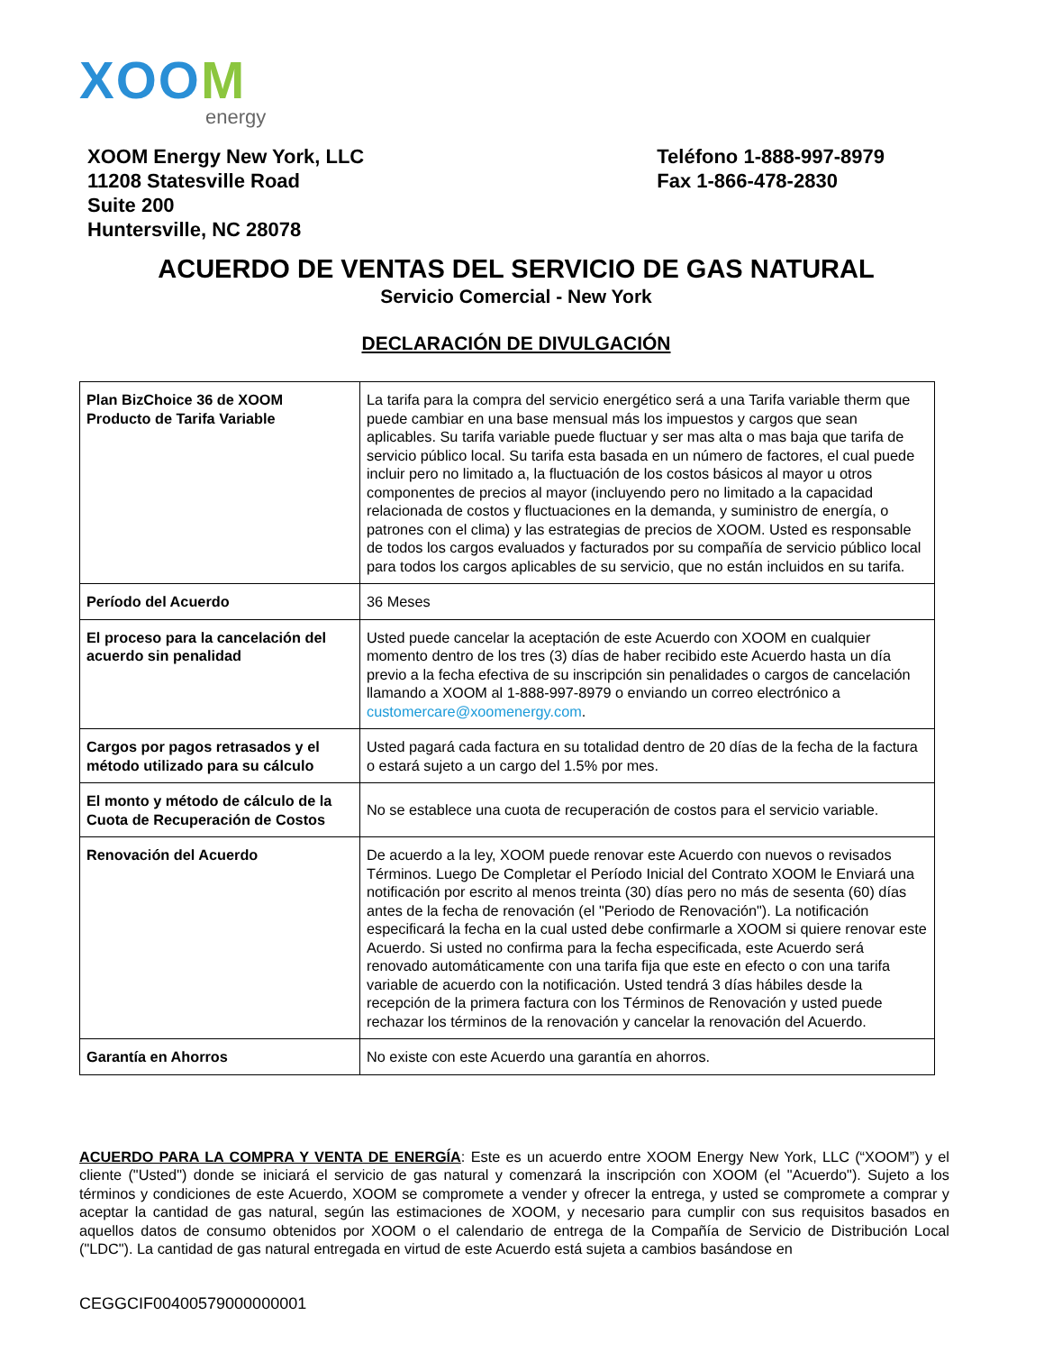XOOM
energy
XOOM Energy New York, LLC
11208 Statesville Road
Suite 200
Huntersville, NC 28078
Teléfono 1-888-997-8979
Fax 1-866-478-2830
ACUERDO DE VENTAS DEL SERVICIO DE GAS NATURAL
Servicio Comercial - New York
DECLARACIÓN DE DIVULGACIÓN
| Plan BizChoice 36 de XOOM Producto de Tarifa Variable | La tarifa para la compra del servicio energético será a una Tarifa variable therm que puede cambiar en una base mensual más los impuestos y cargos que sean aplicables. Su tarifa variable puede fluctuar y ser mas alta o mas baja que tarifa de servicio público local. Su tarifa esta basada en un número de factores, el cual puede incluir pero no limitado a, la fluctuación de los costos básicos al mayor u otros componentes de precios al mayor (incluyendo pero no limitado a la capacidad relacionada de costos y fluctuaciones en la demanda, y suministro de energía, o patrones con el clima) y las estrategias de precios de XOOM. Usted es responsable de todos los cargos evaluados y facturados por su compañía de servicio público local para todos los cargos aplicables de su servicio, que no están incluidos en su tarifa. |
| Período del Acuerdo | 36 Meses |
| El proceso para la cancelación del acuerdo sin penalidad | Usted puede cancelar la aceptación de este Acuerdo con XOOM en cualquier momento dentro de los tres (3) días de haber recibido este Acuerdo hasta un día previo a la fecha efectiva de su inscripción sin penalidades o cargos de cancelación llamando a XOOM al 1-888-997-8979 o enviando un correo electrónico a customercare@xoomenergy.com . |
| Cargos por pagos retrasados y el método utilizado para su cálculo | Usted pagará cada factura en su totalidad dentro de 20 días de la fecha de la factura o estará sujeto a un cargo del 1.5% por mes. |
| El monto y método de cálculo de la Cuota de Recuperación de Costos | No se establece una cuota de recuperación de costos para el servicio variable. |
| Renovación del Acuerdo | De acuerdo a la ley, XOOM puede renovar este Acuerdo con nuevos o revisados Términos. Luego De Completar el Período Inicial del Contrato XOOM le Enviará una notificación por escrito al menos treinta (30) días pero no más de sesenta (60) días antes de la fecha de renovación (el "Periodo de Renovación"). La notificación especificará la fecha en la cual usted debe confirmarle a XOOM si quiere renovar este Acuerdo. Si usted no confirma para la fecha especificada, este Acuerdo será renovado automáticamente con una tarifa fija que este en efecto o con una tarifa variable de acuerdo con la notificación. Usted tendrá 3 días hábiles desde la recepción de la primera factura con los Términos de Renovación y usted puede rechazar los términos de la renovación y cancelar la renovación del Acuerdo. |
| Garantía en Ahorros | No existe con este Acuerdo una garantía en ahorros. |
ACUERDO PARA LA COMPRA Y VENTA DE ENERGÍA: Este es un acuerdo entre XOOM Energy New York, LLC (“XOOM”) y el cliente ("Usted") donde se iniciará el servicio de gas natural y comenzará la inscripción con XOOM (el "Acuerdo"). Sujeto a los términos y condiciones de este Acuerdo, XOOM se compromete a vender y ofrecer la entrega, y usted se compromete a comprar y aceptar la cantidad de gas natural, según las estimaciones de XOOM, y necesario para cumplir con sus requisitos basados en aquellos datos de consumo obtenidos por XOOM o el calendario de entrega de la Compañía de Servicio de Distribución Local ("LDC"). La cantidad de gas natural entregada en virtud de este Acuerdo está sujeta a cambios basándose en
CEGGCIF00400579000000001